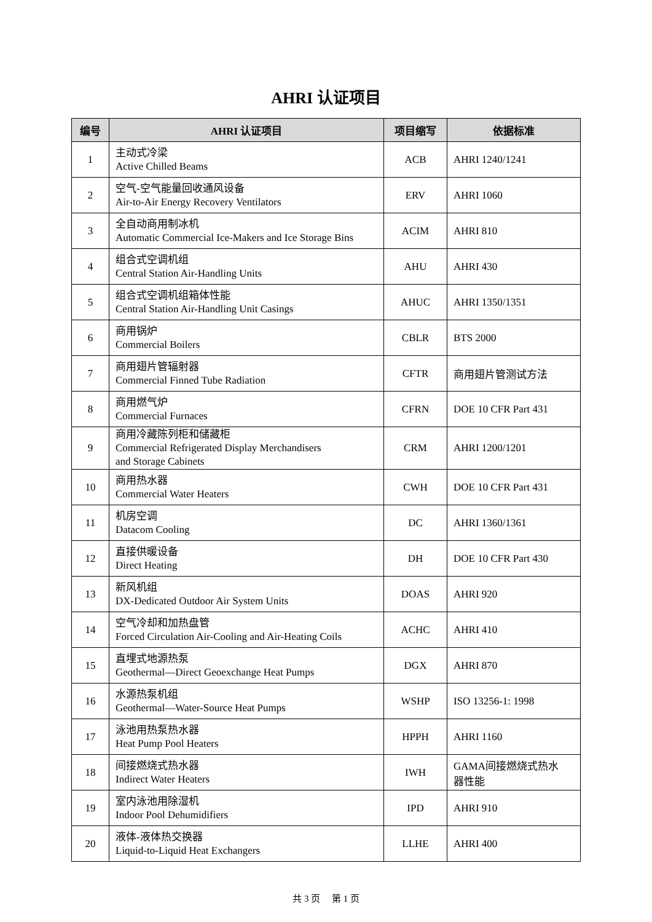AHRI 认证项目
| 编号 | AHRI 认证项目 | 项目缩写 | 依据标准 |
| --- | --- | --- | --- |
| 1 | 主动式冷梁 Active Chilled Beams | ACB | AHRI 1240/1241 |
| 2 | 空气-空气能量回收通风设备 Air-to-Air Energy Recovery Ventilators | ERV | AHRI 1060 |
| 3 | 全自动商用制冰机 Automatic Commercial Ice-Makers and Ice Storage Bins | ACIM | AHRI 810 |
| 4 | 组合式空调机组 Central Station Air-Handling Units | AHU | AHRI 430 |
| 5 | 组合式空调机组箱体性能 Central Station Air-Handling Unit Casings | AHUC | AHRI 1350/1351 |
| 6 | 商用锅炉 Commercial Boilers | CBLR | BTS 2000 |
| 7 | 商用翅片管辐射器 Commercial Finned Tube Radiation | CFTR | 商用翅片管测试方法 |
| 8 | 商用燃气炉 Commercial Furnaces | CFRN | DOE 10 CFR Part 431 |
| 9 | 商用冷藏陈列柜和储藏柜 Commercial Refrigerated Display Merchandisers and Storage Cabinets | CRM | AHRI 1200/1201 |
| 10 | 商用热水器 Commercial Water Heaters | CWH | DOE 10 CFR Part 431 |
| 11 | 机房空调 Datacom Cooling | DC | AHRI 1360/1361 |
| 12 | 直接供暖设备 Direct Heating | DH | DOE 10 CFR Part 430 |
| 13 | 新风机组 DX-Dedicated Outdoor Air System Units | DOAS | AHRI 920 |
| 14 | 空气冷却和加热盘管 Forced Circulation Air-Cooling and Air-Heating Coils | ACHC | AHRI 410 |
| 15 | 直埋式地源热泵 Geothermal—Direct Geoexchange Heat Pumps | DGX | AHRI 870 |
| 16 | 水源热泵机组 Geothermal—Water-Source Heat Pumps | WSHP | ISO 13256-1: 1998 |
| 17 | 泳池用热泵热水器 Heat Pump Pool Heaters | HPPH | AHRI 1160 |
| 18 | 间接燃烧式热水器 Indirect Water Heaters | IWH | GAMA间接燃烧式热水 器性能 |
| 19 | 室内泳池用除湿机 Indoor Pool Dehumidifiers | IPD | AHRI 910 |
| 20 | 液体-液体热交换器 Liquid-to-Liquid Heat Exchangers | LLHE | AHRI 400 |
共 3 页 第 1 页